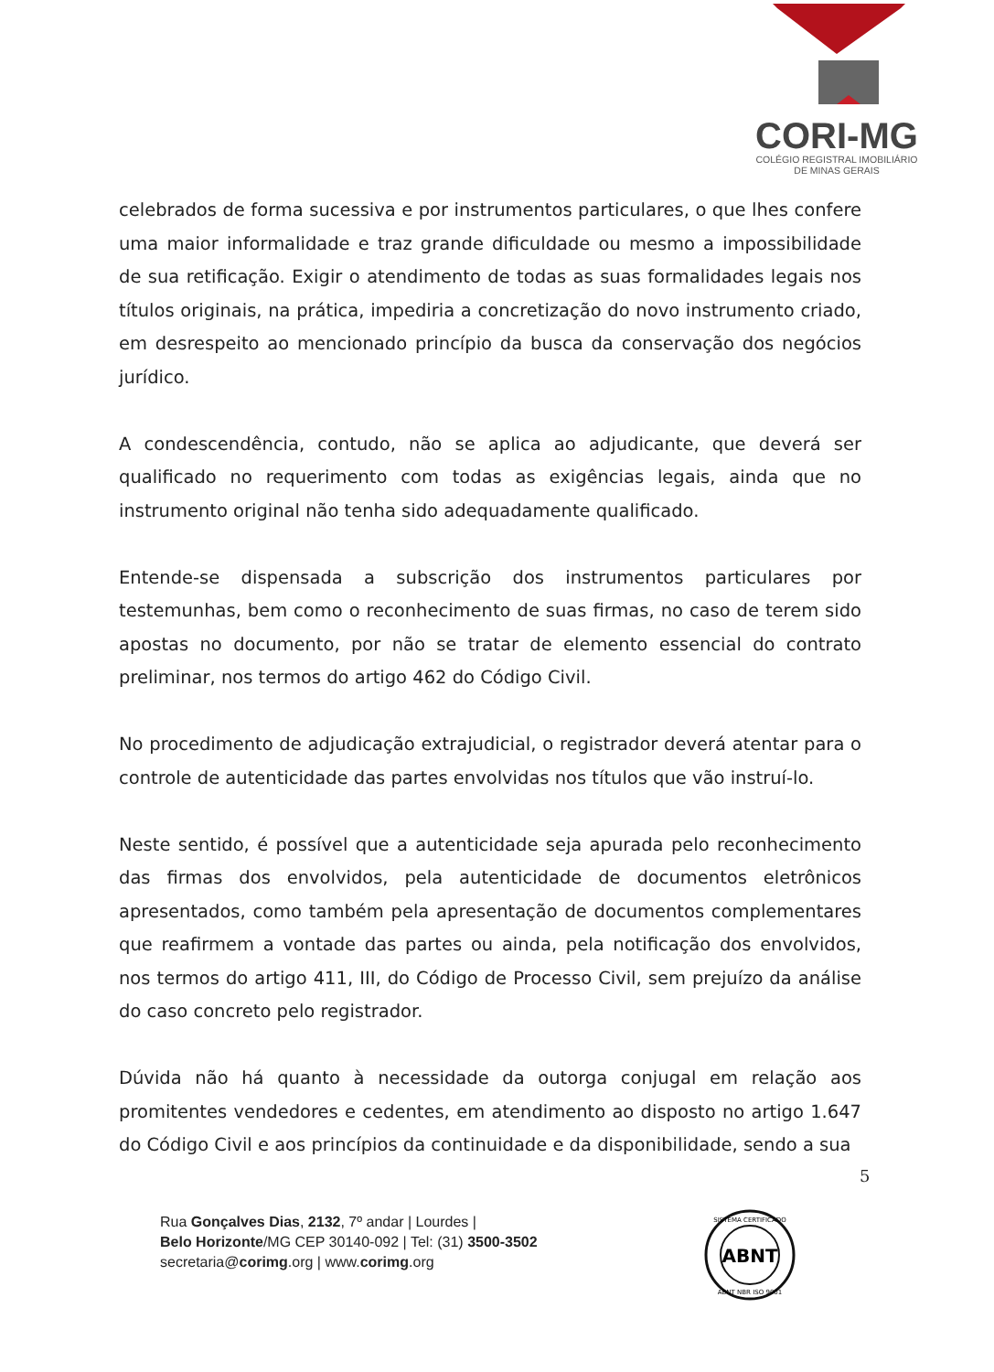CORI-MG
COLÉGIO REGISTRAL IMOBILIÁRIO
DE MINAS GERAIS
celebrados de forma sucessiva e por instrumentos particulares, o que lhes confere uma maior informalidade e traz grande dificuldade ou mesmo a impossibilidade de sua retificação. Exigir o atendimento de todas as suas formalidades legais nos títulos originais, na prática, impediria a concretização do novo instrumento criado, em desrespeito ao mencionado princípio da busca da conservação dos negócios jurídico.
A condescendência, contudo, não se aplica ao adjudicante, que deverá ser qualificado no requerimento com todas as exigências legais, ainda que no instrumento original não tenha sido adequadamente qualificado.
Entende-se dispensada a subscrição dos instrumentos particulares por testemunhas, bem como o reconhecimento de suas firmas, no caso de terem sido apostas no documento, por não se tratar de elemento essencial do contrato preliminar, nos termos do artigo 462 do Código Civil.
No procedimento de adjudicação extrajudicial, o registrador deverá atentar para o controle de autenticidade das partes envolvidas nos títulos que vão instruí-lo.
Neste sentido, é possível que a autenticidade seja apurada pelo reconhecimento das firmas dos envolvidos, pela autenticidade de documentos eletrônicos apresentados, como também pela apresentação de documentos complementares que reafirmem a vontade das partes ou ainda, pela notificação dos envolvidos, nos termos do artigo 411, III, do Código de Processo Civil, sem prejuízo da análise do caso concreto pelo registrador.
Dúvida não há quanto à necessidade da outorga conjugal em relação aos promitentes vendedores e cedentes, em atendimento ao disposto no artigo 1.647 do Código Civil e aos princípios da continuidade e da disponibilidade, sendo a sua
5
Rua Gonçalves Dias, 2132, 7º andar | Lourdes |
Belo Horizonte/MG CEP 30140-092 | Tel: (31) 3500-3502
secretaria@corimg.org | www.corimg.org
ABNT
SISTEMA CERTIFICADO
ABNT NBR ISO 9001